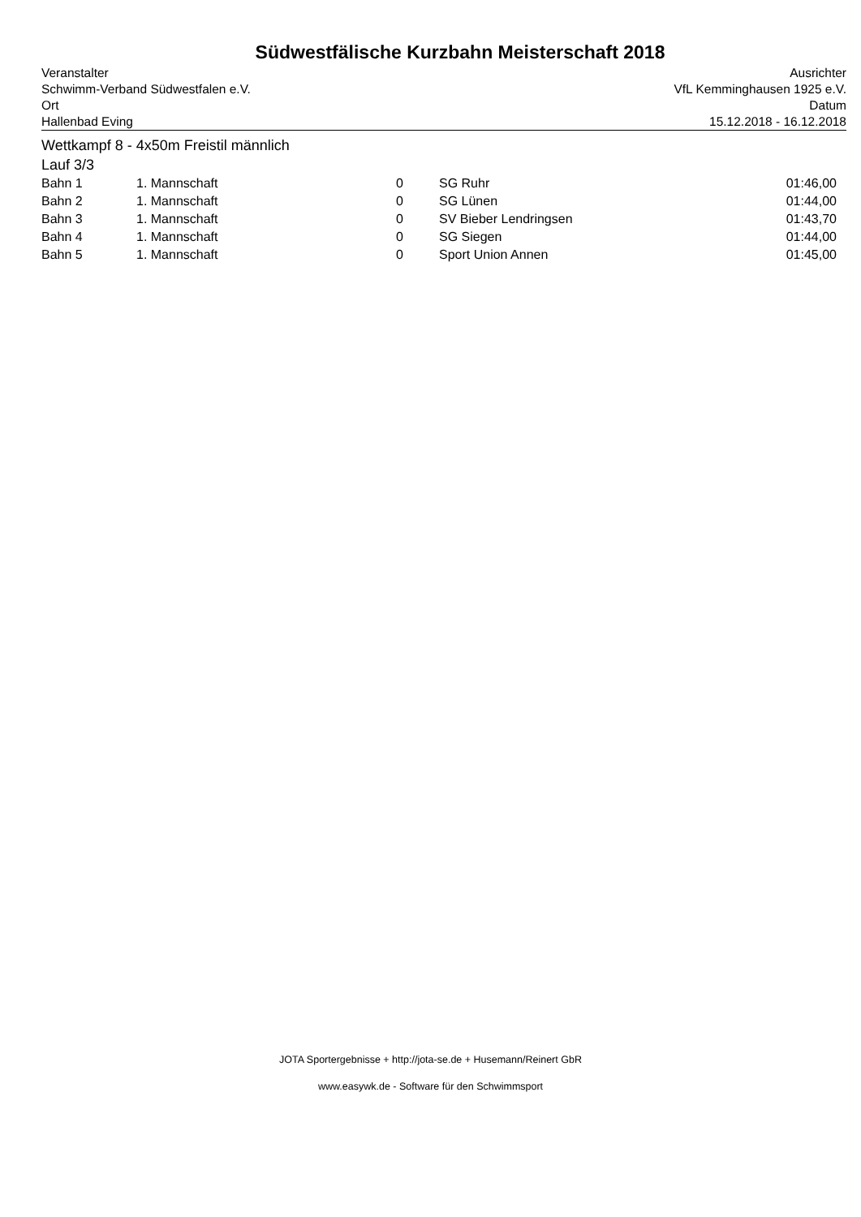Südwestfälische Kurzbahn Meisterschaft 2018
Veranstalter
Schwimm-Verband Südwestfalen e.V.
Ort
Ausrichter
VfL Kemminghausen 1925 e.V.
Datum
Hallenbad Eving 15.12.2018 - 16.12.2018
Wettkampf 8 - 4x50m Freistil männlich
Lauf 3/3
| Bahn 1 | 1. Mannschaft | 0 | SG Ruhr | 01:46,00 |
| Bahn 2 | 1. Mannschaft | 0 | SG Lünen | 01:44,00 |
| Bahn 3 | 1. Mannschaft | 0 | SV Bieber Lendringsen | 01:43,70 |
| Bahn 4 | 1. Mannschaft | 0 | SG Siegen | 01:44,00 |
| Bahn 5 | 1. Mannschaft | 0 | Sport Union Annen | 01:45,00 |
JOTA Sportergebnisse + http://jota-se.de + Husemann/Reinert GbR
www.easywk.de - Software für den Schwimmsport